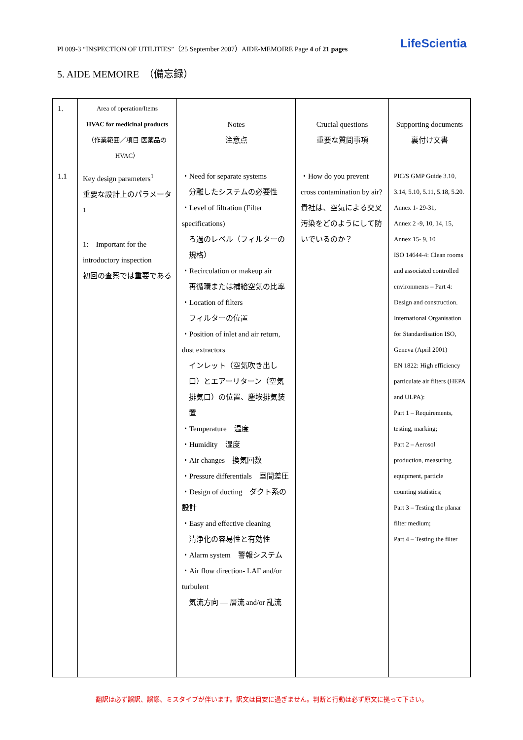PI 009-3 “INSPECTION OF UTILITIES”（25 September 2007）AIDE-MEMOIRE Page 4 of 21 pages LifeScientia
5. AIDE MEMOIRE　（備忘録）
| 1. | Area of operation/Items HVAC for medicinal products （作業範囲／項目 医薬品のHVAC） | Notes 注意点 | Crucial questions 重要な質問事項 | Supporting documents 裏付け文書 |
| --- | --- | --- | --- | --- |
| 1.1 | Key design parameters<sup>1</sup> 重要な設計上のパラメータ<sup>1</sup> 1: Important for the introductory inspection 初回の査察では重要である | ・Need for separate systems 分離したシステムの必要性 ・Level of filtration (Filter specifications) ろ過のレベル（フィルターの規格） ・Recirculation or makeup air 再循環または補給空気の比率 ・Location of filters フィルターの位置 ・Position of inlet and air return, dust extractors インレット（空気吹き出し口）とエアーリターン（空気排気口）の位置、塵埃排気装置 ・Temperature 温度 ・Humidity 湿度 ・Air changes 換気回数 ・Pressure differentials 室間差圧 ・Design of ducting ダクト系の設計 ・Easy and effective cleaning 清浄化の容易性と有効性 ・Alarm system 警報システム ・Air flow direction- LAF and/or turbulent 気流方向 — 層流 and/or 乱流 | ・How do you prevent cross contamination by air? 貴社は、空気による交叉汚染をどのようにして防いでいるのか？ | PIC/S GMP Guide 3.10, 3.14, 5.10, 5.11, 5.18, 5.20. Annex 1- 29-31, Annex 2 -9, 10, 14, 15, Annex 15- 9, 10 ISO 14644-4: Clean rooms and associated controlled environments – Part 4: Design and construction. International Organisation for Standardisation ISO, Geneva (April 2001) EN 1822: High efficiency particulate air filters (HEPA and ULPA): Part 1 – Requirements, testing, marking; Part 2 – Aerosol production, measuring equipment, particle counting statistics; Part 3 – Testing the planar filter medium; Part 4 – Testing the filter |
翻訳は必ず誤訳、誤謬、ミスタイプが伴います。訳文は目安に過ぎません。判断と行動は必ず原文に拠って下さい。